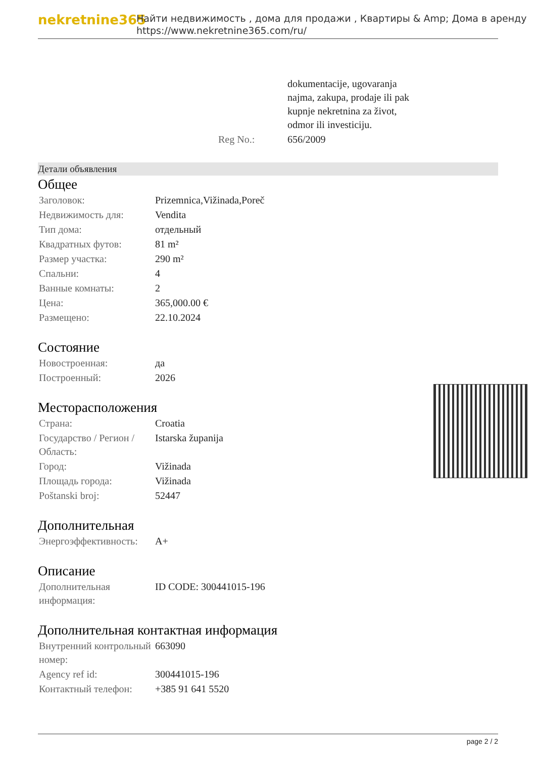nekretnine365
Найти недвижимость , дома для продажи , Квартиры & Amp; Дома в аренду
https://www.nekretnine365.com/ru/
| | dokumentacije, ugovaranja najma, zakupa, prodaje ili pak kupnje nekretnina za život, odmor ili investiciju. |
| Reg No.: | 656/2009 |
Детали объявления
Общее
| Заголовок: | Prizemnica,Vižinada,Poreč |
| Недвижимость для: | Vendita |
| Тип дома: | отдельный |
| Квадратных футов: | 81 m² |
| Размер участка: | 290 m² |
| Спальни: | 4 |
| Ванные комнаты: | 2 |
| Цена: | 365,000.00 € |
| Размещено: | 22.10.2024 |
Состояние
| Новостроенная: | да |
| Построенный: | 2026 |
Месторасположения
| Страна: | Croatia |
| Государство / Регион / Область: | Istarska županija |
| Город: | Vižinada |
| Площадь города: | Vižinada |
| Poštanski broj: | 52447 |
Дополнительная
| Энергоэффективность: | A+ |
Описание
| Дополнительная информация: | ID CODE: 300441015-196 |
Дополнительная контактная информация
| Внутренний контрольный номер: | 663090 |
| Agency ref id: | 300441015-196 |
| Контактный телефон: | +385 91 641 5520 |
page 2 / 2